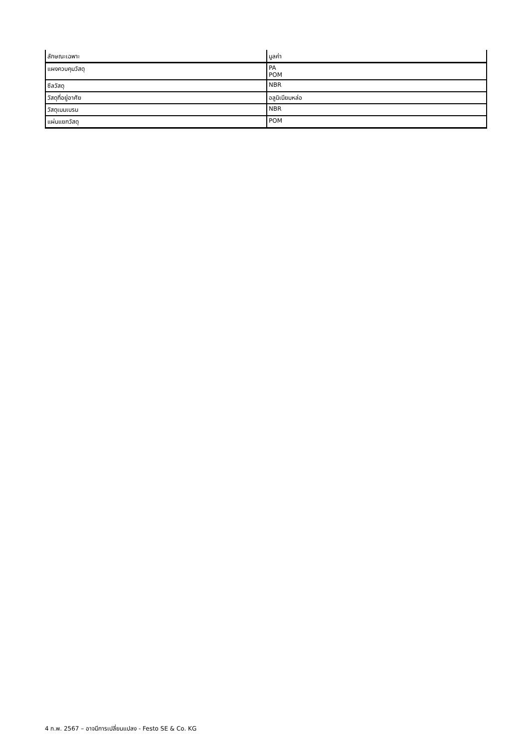| ลักษณะเฉพาะ | มูลค่า |
| --- | --- |
| แผงควบคุมวัสดุ | PA POM |
| ซีลวัสดุ | NBR |
| วัสดุที่อยู่อาศัย | อลูมิเนียมหล่อ |
| วัสดุเมมเบรน | NBR |
| แผ่นแยกวัสดุ | POM |
4 ก.พ. 2567 – อาจมีการเปลี่ยนแปลง - Festo SE & Co. KG